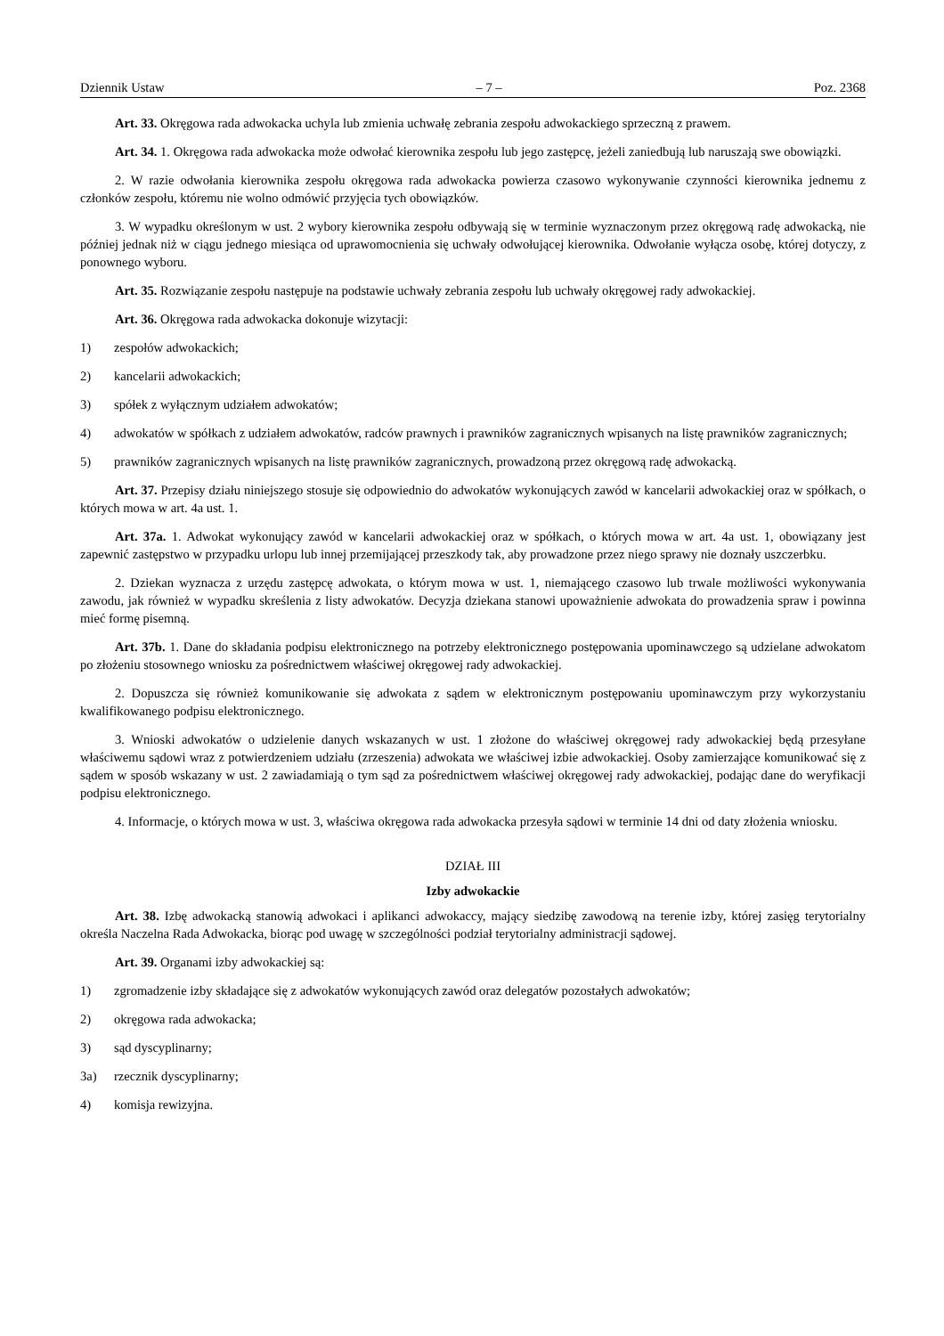Dziennik Ustaw – 7 – Poz. 2368
Art. 33. Okręgowa rada adwokacka uchyla lub zmienia uchwałę zebrania zespołu adwokackiego sprzeczną z prawem.
Art. 34. 1. Okręgowa rada adwokacka może odwołać kierownika zespołu lub jego zastępcę, jeżeli zaniedbują lub naruszają swe obowiązki.
2. W razie odwołania kierownika zespołu okręgowa rada adwokacka powierza czasowo wykonywanie czynności kierownika jednemu z członków zespołu, któremu nie wolno odmówić przyjęcia tych obowiązków.
3. W wypadku określonym w ust. 2 wybory kierownika zespołu odbywają się w terminie wyznaczonym przez okręgową radę adwokacką, nie później jednak niż w ciągu jednego miesiąca od uprawomocnienia się uchwały odwołującej kierownika. Odwołanie wyłącza osobę, której dotyczy, z ponownego wyboru.
Art. 35. Rozwiązanie zespołu następuje na podstawie uchwały zebrania zespołu lub uchwały okręgowej rady adwokackiej.
Art. 36. Okręgowa rada adwokacka dokonuje wizytacji:
1) zespołów adwokackich;
2) kancelarii adwokackich;
3) spółek z wyłącznym udziałem adwokatów;
4) adwokatów w spółkach z udziałem adwokatów, radców prawnych i prawników zagranicznych wpisanych na listę prawników zagranicznych;
5) prawników zagranicznych wpisanych na listę prawników zagranicznych, prowadzoną przez okręgową radę adwokacką.
Art. 37. Przepisy działu niniejszego stosuje się odpowiednio do adwokatów wykonujących zawód w kancelarii adwokackiej oraz w spółkach, o których mowa w art. 4a ust. 1.
Art. 37a. 1. Adwokat wykonujący zawód w kancelarii adwokackiej oraz w spółkach, o których mowa w art. 4a ust. 1, obowiązany jest zapewnić zastępstwo w przypadku urlopu lub innej przemijającej przeszkody tak, aby prowadzone przez niego sprawy nie doznały uszczerbku.
2. Dziekan wyznacza z urzędu zastępcę adwokata, o którym mowa w ust. 1, niemającego czasowo lub trwale możliwości wykonywania zawodu, jak również w wypadku skreślenia z listy adwokatów. Decyzja dziekana stanowi upoważnienie adwokata do prowadzenia spraw i powinna mieć formę pisemną.
Art. 37b. 1. Dane do składania podpisu elektronicznego na potrzeby elektronicznego postępowania upominawczego są udzielane adwokatom po złożeniu stosownego wniosku za pośrednictwem właściwej okręgowej rady adwokackiej.
2. Dopuszcza się również komunikowanie się adwokata z sądem w elektronicznym postępowaniu upominawczym przy wykorzystaniu kwalifikowanego podpisu elektronicznego.
3. Wnioski adwokatów o udzielenie danych wskazanych w ust. 1 złożone do właściwej okręgowej rady adwokackiej będą przesyłane właściwemu sądowi wraz z potwierdzeniem udziału (zrzeszenia) adwokata we właściwej izbie adwokackiej. Osoby zamierzające komunikować się z sądem w sposób wskazany w ust. 2 zawiadamiają o tym sąd za pośrednictwem właściwej okręgowej rady adwokackiej, podając dane do weryfikacji podpisu elektronicznego.
4. Informacje, o których mowa w ust. 3, właściwa okręgowa rada adwokacka przesyła sądowi w terminie 14 dni od daty złożenia wniosku.
DZIAŁ III
Izby adwokackie
Art. 38. Izbę adwokacką stanowią adwokaci i aplikanci adwokaccy, mający siedzibę zawodową na terenie izby, której zasięg terytorialny określa Naczelna Rada Adwokacka, biorąc pod uwagę w szczególności podział terytorialny administracji sądowej.
Art. 39. Organami izby adwokackiej są:
1) zgromadzenie izby składające się z adwokatów wykonujących zawód oraz delegatów pozostałych adwokatów;
2) okręgowa rada adwokacka;
3) sąd dyscyplinarny;
3a) rzecznik dyscyplinarny;
4) komisja rewizyjna.